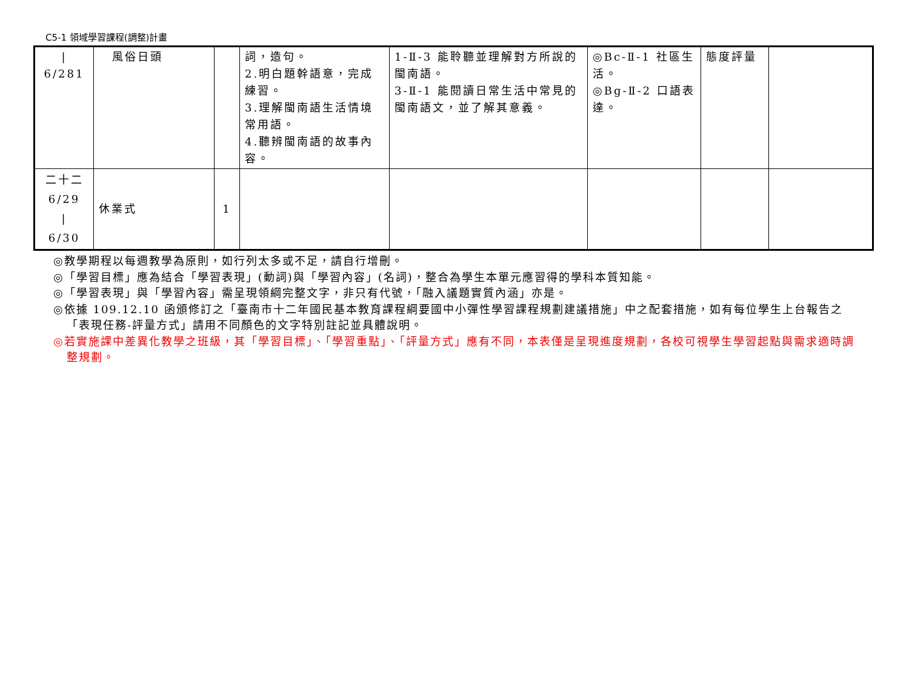C5-1 領域學習課程(調整)計畫
| / 6/281 | 風俗日頭 | | 詞，造句。 2.明白題幹語意，完成練習。 3.理解閩南語生活情境常用語。 4.聽辨閩南語的故事內容。 | 1-Ⅱ-3 能聆聽並理解對方所說的閩南語。 3-Ⅱ-1 能閱讀日常生活中常見的閩南語文，並了解其意義。 | ◎Bc-Ⅱ-1 社區生活。 ◎Bg-Ⅱ-2 口語表達。 | 態度評量 | |
| 二十二 6/29 / 6/30 | 休業式 | 1 | | | | | |
◎教學期程以每週教學為原則，如行列太多或不足，請自行增刪。
◎「學習目標」應為結合「學習表現」(動詞)與「學習內容」(名詞)，整合為學生本單元應習得的學科本質知能。
◎「學習表現」與「學習內容」需呈現領綱完整文字，非只有代號，「融入議題實質內涵」亦是。
◎依據 109.12.10 函頒修訂之「臺南市十二年國民基本教育課程綱要國中小彈性學習課程規劃建議措施」中之配套措施，如有每位學生上台報告之「表現任務-評量方式」請用不同顏色的文字特別註記並具體說明。
◎若實施課中差異化教學之班級，其「學習目標」、「學習重點」、「評量方式」應有不同，本表僅是呈現進度規劃，各校可視學生學習起點與需求適時調整規劃。